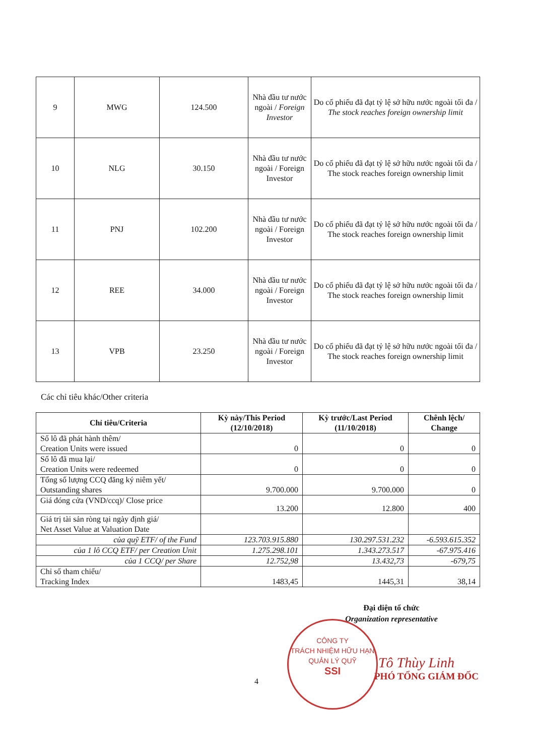| 9 | MWG | 124.500 | Nhà đầu tư nước ngoài / Foreign Investor | Do cổ phiếu đã đạt tỷ lệ sở hữu nước ngoài tối đa / The stock reaches foreign ownership limit |
| 10 | NLG | 30.150 | Nhà đầu tư nước ngoài / Foreign Investor | Do cổ phiếu đã đạt tỷ lệ sở hữu nước ngoài tối đa / The stock reaches foreign ownership limit |
| 11 | PNJ | 102.200 | Nhà đầu tư nước ngoài / Foreign Investor | Do cổ phiếu đã đạt tỷ lệ sở hữu nước ngoài tối đa / The stock reaches foreign ownership limit |
| 12 | REE | 34.000 | Nhà đầu tư nước ngoài / Foreign Investor | Do cổ phiếu đã đạt tỷ lệ sở hữu nước ngoài tối đa / The stock reaches foreign ownership limit |
| 13 | VPB | 23.250 | Nhà đầu tư nước ngoài / Foreign Investor | Do cổ phiếu đã đạt tỷ lệ sở hữu nước ngoài tối đa / The stock reaches foreign ownership limit |
Các chỉ tiêu khác/Other criteria
| Chỉ tiêu/Criteria | Kỳ này/This Period (12/10/2018) | Kỳ trước/Last Period (11/10/2018) | Chênh lệch/ Change |
| --- | --- | --- | --- |
| Số lô đã phát hành thêm/ Creation Units were issued | 0 | 0 | 0 |
| Số lô đã mua lại/ Creation Units were redeemed | 0 | 0 | 0 |
| Tổng số lượng CCQ đăng ký niêm yết/ Outstanding shares | 9.700.000 | 9.700.000 | 0 |
| Giá đóng cửa (VND/ccq)/ Close price | 13.200 | 12.800 | 400 |
| Giá trị tài sản ròng tại ngày định giá/ Net Asset Value at Valuation Date | | | |
| của quỹ ETF/ of the Fund | 123.703.915.880 | 130.297.531.232 | -6.593.615.352 |
| của 1 lô CCQ ETF/ per Creation Unit | 1.275.298.101 | 1.343.273.517 | -67.975.416 |
| của 1 CCQ/ per Share | 12.752,98 | 13.432,73 | -679,75 |
| Chỉ số tham chiếu/ Tracking Index | 1483,45 | 1445,31 | 38,14 |
Đại diện tổ chức
Organization representative
Tô Thùy Linh
PHÓ TỔNG GIÁM ĐỐC
CÔNG TY
TRÁCH NHIỆM HỮU HẠN
QUẢN LÝ QUỸ
SSI
4